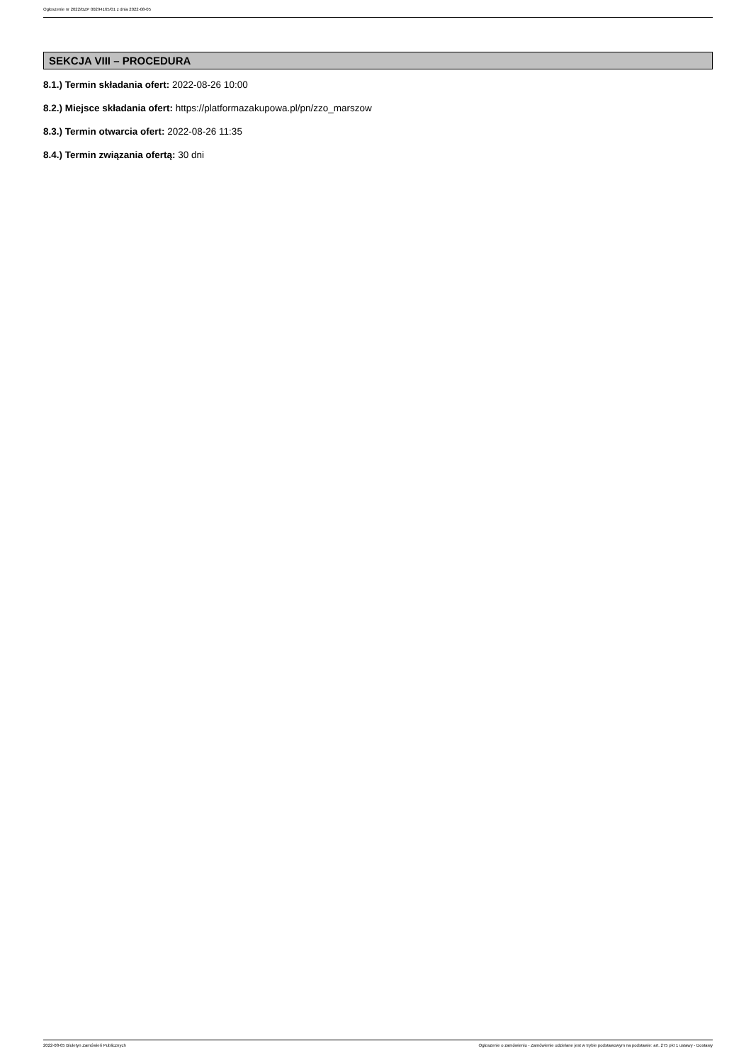Ogłoszenie nr 2022/BZP 00294165/01 z dnia 2022-08-05
SEKCJA VIII – PROCEDURA
8.1.) Termin składania ofert: 2022-08-26 10:00
8.2.) Miejsce składania ofert: https://platformazakupowa.pl/pn/zzo_marszow
8.3.) Termin otwarcia ofert: 2022-08-26 11:35
8.4.) Termin związania ofertą: 30 dni
2022-08-05 Biuletyn Zamówień Publicznych Ogłoszenie o zamówieniu - Zamówienie udzielane jest w trybie podstawowym na podstawie: art. 275 pkt 1 ustawy - Dostawy